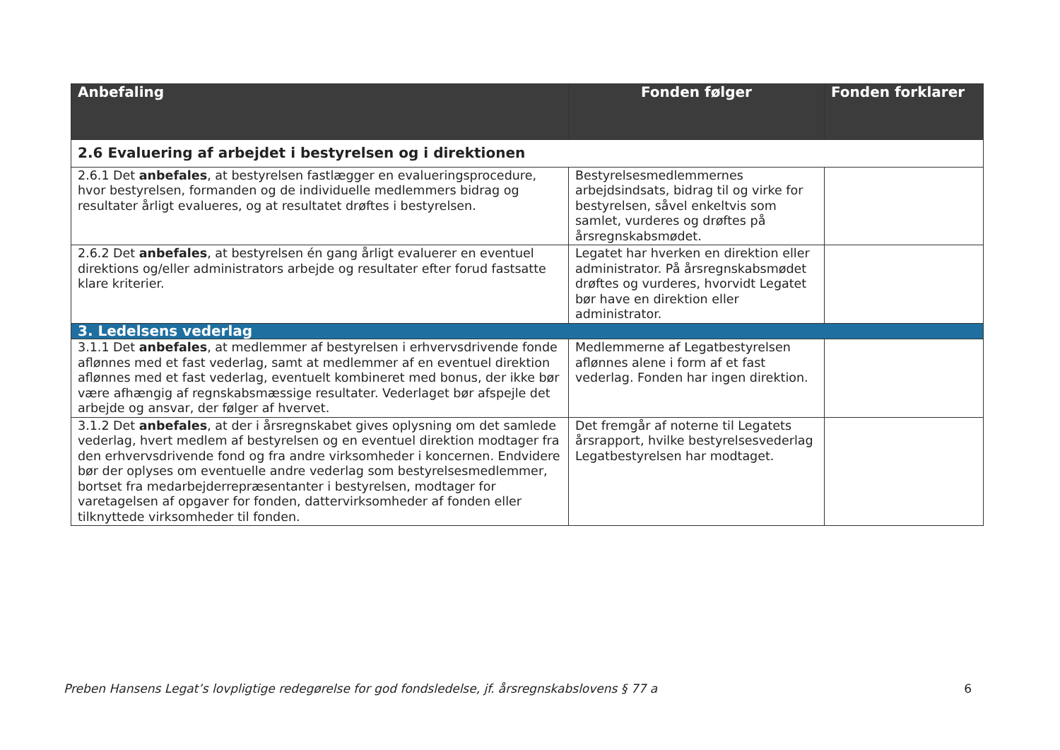| Anbefaling | Fonden følger | Fonden forklarer |
| --- | --- | --- |
| 2.6 Evaluering af arbejdet i bestyrelsen og i direktionen | | |
| 2.6.1 Det anbefales , at bestyrelsen fastlægger en evalueringsprocedure, hvor bestyrelsen, formanden og de individuelle medlemmers bidrag og resultater årligt evalueres, og at resultatet drøftes i bestyrelsen. | Bestyrelsesmedlemmernes arbejdsindsats, bidrag til og virke for bestyrelsen, såvel enkeltvis som samlet, vurderes og drøftes på årsregnskabsmødet. | |
| 2.6.2 Det anbefales , at bestyrelsen én gang årligt evaluerer en eventuel direktions og/eller administrators arbejde og resultater efter forud fastsatte klare kriterier. | Legatet har hverken en direktion eller administrator. På årsregnskabsmødet drøftes og vurderes, hvorvidt Legatet bør have en direktion eller administrator. | |
| 3. Ledelsens vederlag | | |
| 3.1.1 Det anbefales , at medlemmer af bestyrelsen i erhvervsdrivende fonde aflønnes med et fast vederlag, samt at medlemmer af en eventuel direktion aflønnes med et fast vederlag, eventuelt kombineret med bonus, der ikke bør være afhængig af regnskabsmæssige resultater. Vederlaget bør afspejle det arbejde og ansvar, der følger af hvervet. | Medlemmerne af Legatbestyrelsen aflønnes alene i form af et fast vederlag. Fonden har ingen direktion. | |
| 3.1.2 Det anbefales , at der i årsregnskabet gives oplysning om det samlede vederlag, hvert medlem af bestyrelsen og en eventuel direktion modtager fra den erhvervsdrivende fond og fra andre virksomheder i koncernen. Endvidere bør der oplyses om eventuelle andre vederlag som bestyrelsesmedlemmer, bortset fra medarbejderrepræsentanter i bestyrelsen, modtager for varetagelsen af opgaver for fonden, dattervirksomheder af fonden eller tilknyttede virksomheder til fonden. | Det fremgår af noterne til Legatets årsrapport, hvilke bestyrelsesvederlag Legatbestyrelsen har modtaget. | |
Preben Hansens Legat’s lovpligtige redegørelse for god fondsledelse, jf. årsregnskabslovens § 77 a 6